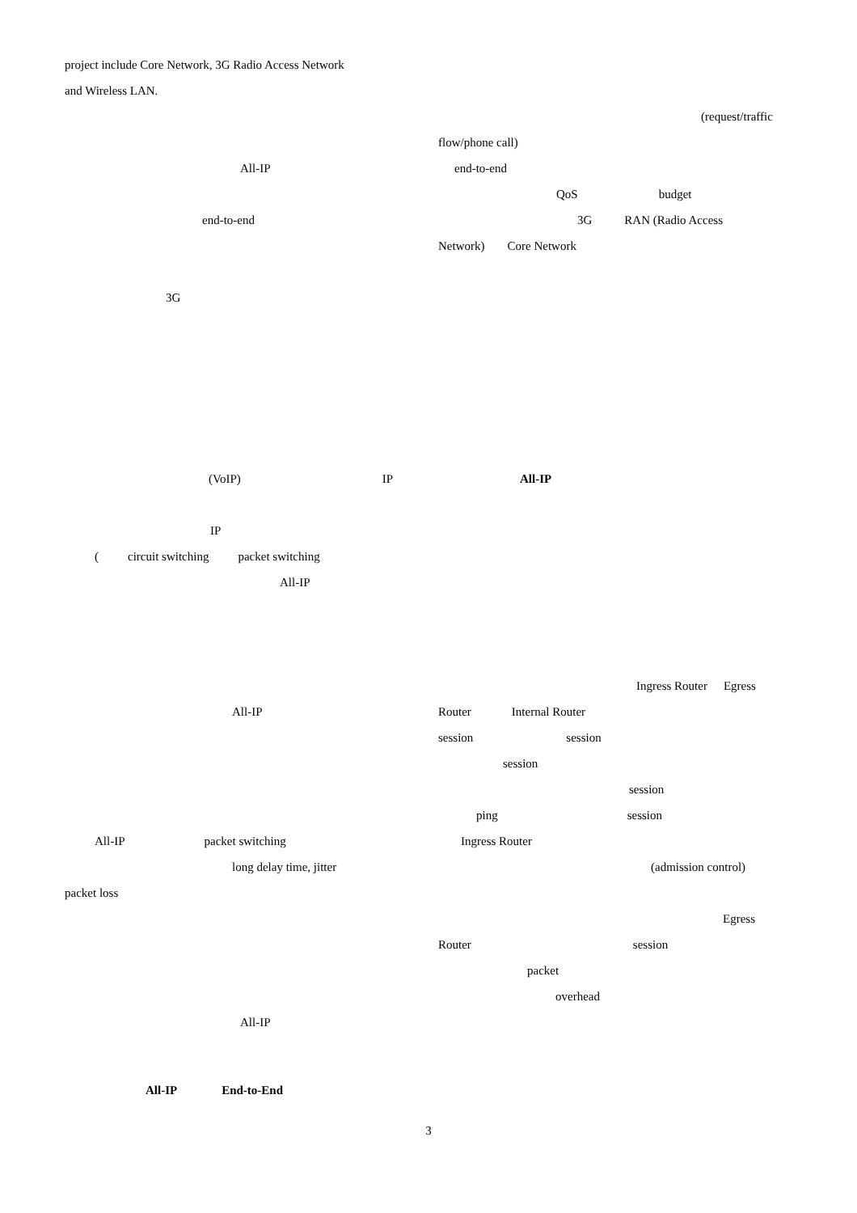project include Core Network, 3G Radio Access Network
and Wireless LAN.
All-IP
end-to-end
3G
(VoIP) IP
IP
(circuit switching packet switching
All-IP
All-IP
All-IP packet switching
long delay time, jitter
packet loss
All-IP
All-IP End-to-End
(request/traffic
flow/phone call)
end-to-end
QoS budget
3G RAN (Radio Access
Network) Core Network
All-IP
Ingress Router Egress
Router Internal Router
session session
session
session
ping session
Ingress Router
(admission control)
Egress
Router session
packet
overhead
3